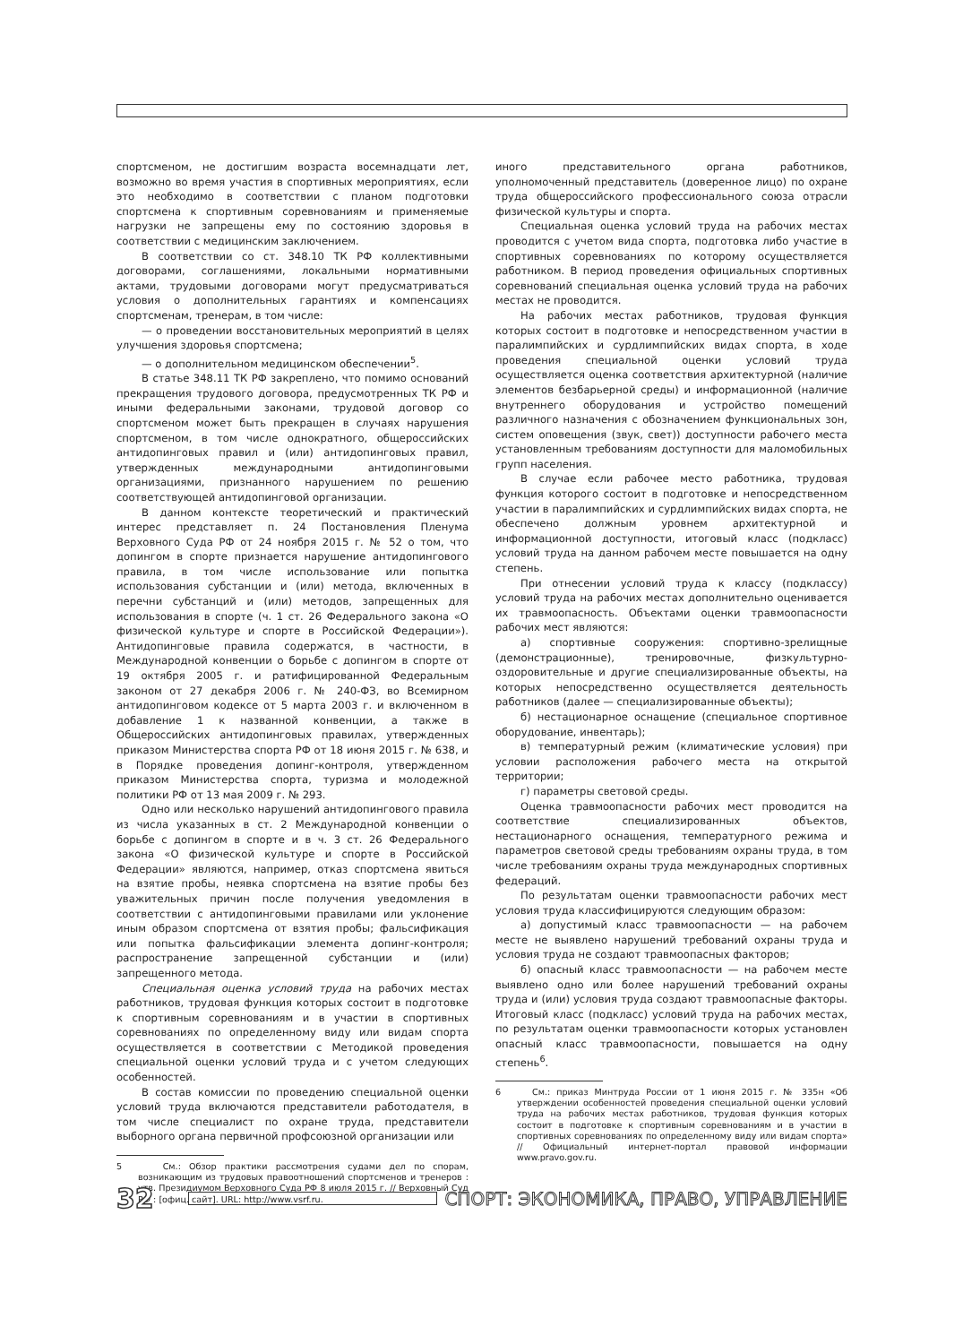спортсменом, не достигшим возраста восемнадцати лет, возможно во время участия в спортивных мероприятиях, если это необходимо в соответствии с планом подготовки спортсмена к спортивным соревнованиям и применяемые нагрузки не запрещены ему по состоянию здоровья в соответствии с медицинским заключением.
В соответствии со ст. 348.10 ТК РФ коллективными договорами, соглашениями, локальными нормативными актами, трудовыми договорами могут предусматриваться условия о дополнительных гарантиях и компенсациях спортсменам, тренерам, в том числе:
— о проведении восстановительных мероприятий в целях улучшения здоровья спортсмена;
— о дополнительном медицинском обеспечении<sup>5</sup>.
В статье 348.11 ТК РФ закреплено, что помимо оснований прекращения трудового договора, предусмотренных ТК РФ и иными федеральными законами, трудовой договор со спортсменом может быть прекращен в случаях нарушения спортсменом, в том числе однократного, общероссийских антидопинговых правил и (или) антидопинговых правил, утвержденных международными антидопинговыми организациями, признанного нарушением по решению соответствующей антидопинговой организации.
В данном контексте теоретический и практический интерес представляет п. 24 Постановления Пленума Верховного Суда РФ от 24 ноября 2015 г. № 52 о том, что допингом в спорте признается нарушение антидопингового правила, в том числе использование или попытка использования субстанции и (или) метода, включенных в перечни субстанций и (или) методов, запрещенных для использования в спорте (ч. 1 ст. 26 Федерального закона «О физической культуре и спорте в Российской Федерации»). Антидопинговые правила содержатся, в частности, в Международной конвенции о борьбе с допингом в спорте от 19 октября 2005 г. и ратифицированной Федеральным законом от 27 декабря 2006 г. № 240-ФЗ, во Всемирном антидопинговом кодексе от 5 марта 2003 г. и включенном в добавление 1 к названной конвенции, а также в Общероссийских антидопинговых правилах, утвержденных приказом Министерства спорта РФ от 18 июня 2015 г. № 638, и в Порядке проведения допинг-контроля, утвержденном приказом Министерства спорта, туризма и молодежной политики РФ от 13 мая 2009 г. № 293.
Одно или несколько нарушений антидопингового правила из числа указанных в ст. 2 Международной конвенции о борьбе с допингом в спорте и в ч. 3 ст. 26 Федерального закона «О физической культуре и спорте в Российской Федерации» являются, например, отказ спортсмена явиться на взятие пробы, неявка спортсмена на взятие пробы без уважительных причин после получения уведомления в соответствии с антидопинговыми правилами или уклонение иным образом спортсмена от взятия пробы; фальсификация или попытка фальсификации элемента допинг-контроля; распространение запрещенной субстанции и (или) запрещенного метода.
Специальная оценка условий труда на рабочих местах работников, трудовая функция которых состоит в подготовке к спортивным соревнованиям и в участии в спортивных соревнованиях по определенному виду или видам спорта осуществляется в соответствии с Методикой проведения специальной оценки условий труда и с учетом следующих особенностей.
В состав комиссии по проведению специальной оценки условий труда включаются представители работодателя, в том числе специалист по охране труда, представители выборного органа первичной профсоюзной организации или
5 См.: Обзор практики рассмотрения судами дел по спорам, возникающим из трудовых правоотношений спортсменов и тренеров : утв. Президиумом Верховного Суда РФ 8 июля 2015 г. // Верховный Суд РФ : [офиц. сайт]. URL: http://www.vsrf.ru.
иного представительного органа работников, уполномоченный представитель (доверенное лицо) по охране труда общероссийского профессионального союза отрасли физической культуры и спорта.
Специальная оценка условий труда на рабочих местах проводится с учетом вида спорта, подготовка либо участие в спортивных соревнованиях по которому осуществляется работником. В период проведения официальных спортивных соревнований специальная оценка условий труда на рабочих местах не проводится.
На рабочих местах работников, трудовая функция которых состоит в подготовке и непосредственном участии в паралимпийских и сурдлимпийских видах спорта, в ходе проведения специальной оценки условий труда осуществляется оценка соответствия архитектурной (наличие элементов безбарьерной среды) и информационной (наличие внутреннего оборудования и устройство помещений различного назначения с обозначением функциональных зон, систем оповещения (звук, свет)) доступности рабочего места установленным требованиям доступности для маломобильных групп населения.
В случае если рабочее место работника, трудовая функция которого состоит в подготовке и непосредственном участии в паралимпийских и сурдлимпийских видах спорта, не обеспечено должным уровнем архитектурной и информационной доступности, итоговый класс (подкласс) условий труда на данном рабочем месте повышается на одну степень.
При отнесении условий труда к классу (подклассу) условий труда на рабочих местах дополнительно оценивается их травмоопасность. Объектами оценки травмоопасности рабочих мест являются:
а) спортивные сооружения: спортивно-зрелищные (демонстрационные), тренировочные, физкультурно-оздоровительные и другие специализированные объекты, на которых непосредственно осуществляется деятельность работников (далее — специализированные объекты);
б) нестационарное оснащение (специальное спортивное оборудование, инвентарь);
в) температурный режим (климатические условия) при условии расположения рабочего места на открытой территории;
г) параметры световой среды.
Оценка травмоопасности рабочих мест проводится на соответствие специализированных объектов, нестационарного оснащения, температурного режима и параметров световой среды требованиям охраны труда, в том числе требованиям охраны труда международных спортивных федераций.
По результатам оценки травмоопасности рабочих мест условия труда классифицируются следующим образом:
а) допустимый класс травмоопасности — на рабочем месте не выявлено нарушений требований охраны труда и условия труда не создают травмоопасных факторов;
б) опасный класс травмоопасности — на рабочем месте выявлено одно или более нарушений требований охраны труда и (или) условия труда создают травмоопасные факторы. Итоговый класс (подкласс) условий труда на рабочих местах, по результатам оценки травмоопасности которых установлен опасный класс травмоопасности, повышается на одну степень<sup>6</sup>.
6 См.: приказ Минтруда России от 1 июня 2015 г. № 335н «Об утверждении особенностей проведения специальной оценки условий труда на рабочих местах работников, трудовая функция которых состоит в подготовке к спортивным соревнованиям и в участии в спортивных соревнованиях по определенному виду или видам спорта» // Официальный интернет-портал правовой информации www.pravo.gov.ru.
32
СПОРТ: ЭКОНОМИКА, ПРАВО, УПРАВЛЕНИЕ